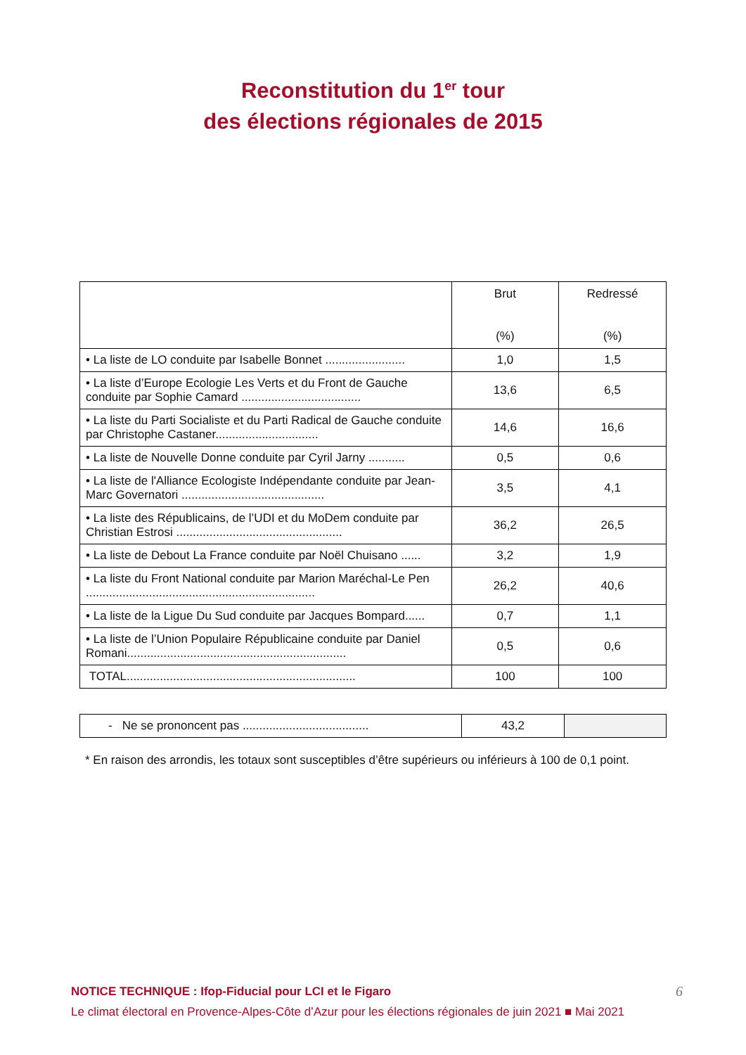Reconstitution du 1<sup>er</sup> tour
des élections régionales de 2015
| | Brut (%) | Redressé (%) |
| • La liste de LO conduite par Isabelle Bonnet ........................ | 1,0 | 1,5 |
| • La liste d’Europe Ecologie Les Verts et du Front de Gauche conduite par Sophie Camard .................................... | 13,6 | 6,5 |
| • La liste du Parti Socialiste et du Parti Radical de Gauche conduite par Christophe Castaner............................... | 14,6 | 16,6 |
| • La liste de Nouvelle Donne conduite par Cyril Jarny ........... | 0,5 | 0,6 |
| • La liste de l'Alliance Ecologiste Indépendante conduite par Jean-Marc Governatori ........................................... | 3,5 | 4,1 |
| • La liste des Républicains, de l’UDI et du MoDem conduite par Christian Estrosi .................................................. | 36,2 | 26,5 |
| • La liste de Debout La France conduite par Noël Chuisano ...... | 3,2 | 1,9 |
| • La liste du Front National conduite par Marion Maréchal-Le Pen ..................................................................... | 26,2 | 40,6 |
| • La liste de la Ligue Du Sud conduite par Jacques Bompard...... | 0,7 | 1,1 |
| • La liste de l’Union Populaire Républicaine conduite par Daniel Romani.................................................................. | 0,5 | 0,6 |
| TOTAL..................................................................... | 100 | 100 |
| - Ne se prononcent pas ...................................... | 43,2 | |
* En raison des arrondis, les totaux sont susceptibles d’être supérieurs ou inférieurs à 100 de 0,1 point.
6 NOTICE TECHNIQUE : Ifop-Fiducial pour LCI et le Figaro
Le climat électoral en Provence-Alpes-Côte d’Azur pour les élections régionales de juin 2021 ■ Mai 2021